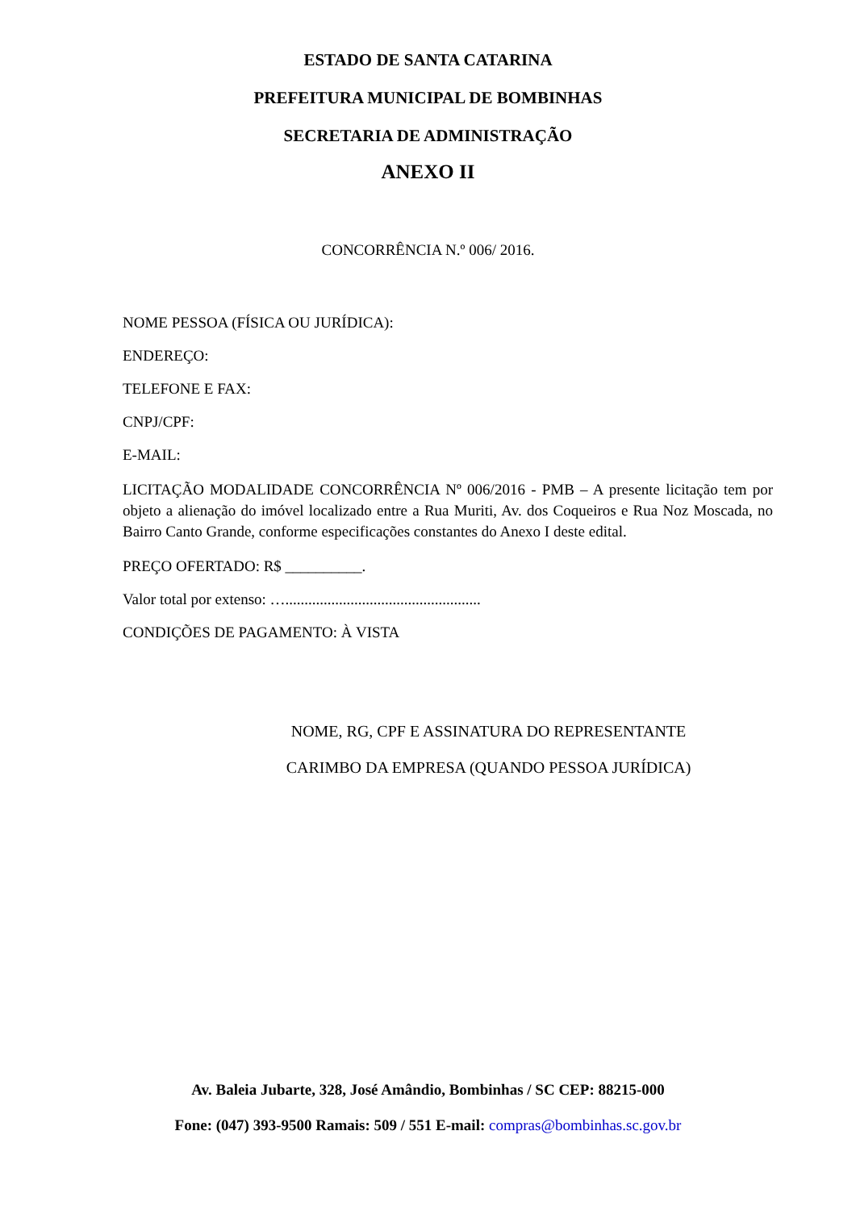ESTADO DE SANTA CATARINA
PREFEITURA MUNICIPAL DE BOMBINHAS
SECRETARIA DE ADMINISTRAÇÃO
ANEXO II
CONCORRÊNCIA N.º 006/ 2016.
NOME PESSOA (FÍSICA OU JURÍDICA):
ENDEREÇO:
TELEFONE E FAX:
CNPJ/CPF:
E-MAIL:
LICITAÇÃO MODALIDADE CONCORRÊNCIA Nº 006/2016 - PMB – A presente licitação tem por objeto a alienação do imóvel localizado entre a Rua Muriti, Av. dos Coqueiros e Rua Noz Moscada, no Bairro Canto Grande, conforme especificações constantes do Anexo I deste edital.
PREÇO OFERTADO: R$ __________.
Valor total por extenso: …...................................................
CONDIÇÕES DE PAGAMENTO: À VISTA
NOME, RG, CPF E ASSINATURA DO REPRESENTANTE
CARIMBO DA EMPRESA (QUANDO PESSOA JURÍDICA)
Av. Baleia Jubarte, 328, José Amândio, Bombinhas / SC CEP: 88215-000
Fone: (047) 393-9500 Ramais: 509 / 551 E-mail: compras@bombinhas.sc.gov.br